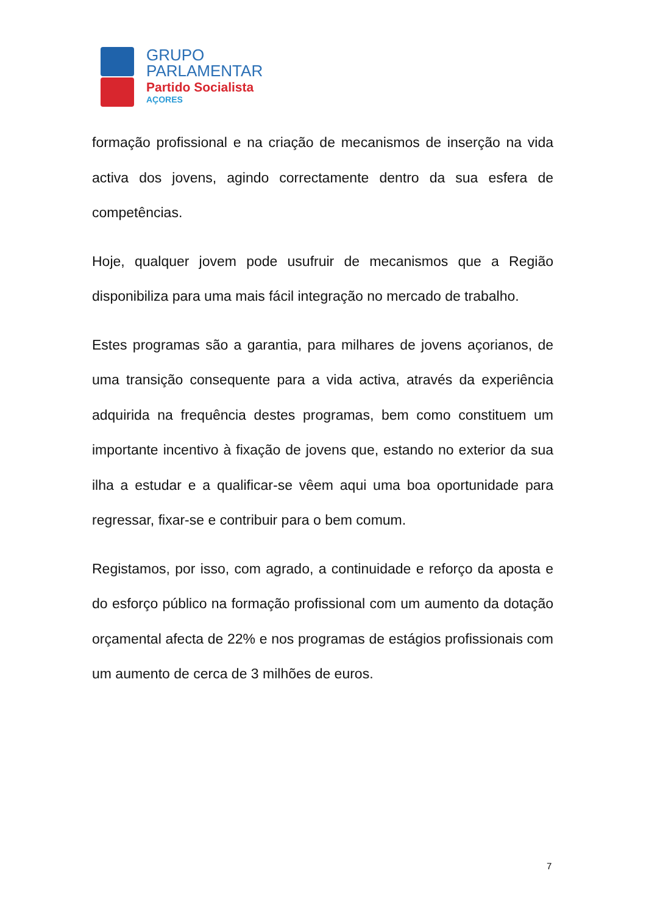GRUPO
PARLAMENTAR
Partido Socialista
AÇORES
formação profissional e na criação de mecanismos de inserção na vida activa dos jovens, agindo correctamente dentro da sua esfera de competências.
Hoje, qualquer jovem pode usufruir de mecanismos que a Região disponibiliza para uma mais fácil integração no mercado de trabalho.
Estes programas são a garantia, para milhares de jovens açorianos, de uma transição consequente para a vida activa, através da experiência adquirida na frequência destes programas, bem como constituem um importante incentivo à fixação de jovens que, estando no exterior da sua ilha a estudar e a qualificar-se vêem aqui uma boa oportunidade para regressar, fixar-se e contribuir para o bem comum.
Registamos, por isso, com agrado, a continuidade e reforço da aposta e do esforço público na formação profissional com um aumento da dotação orçamental afecta de 22% e nos programas de estágios profissionais com um aumento de cerca de 3 milhões de euros.
7